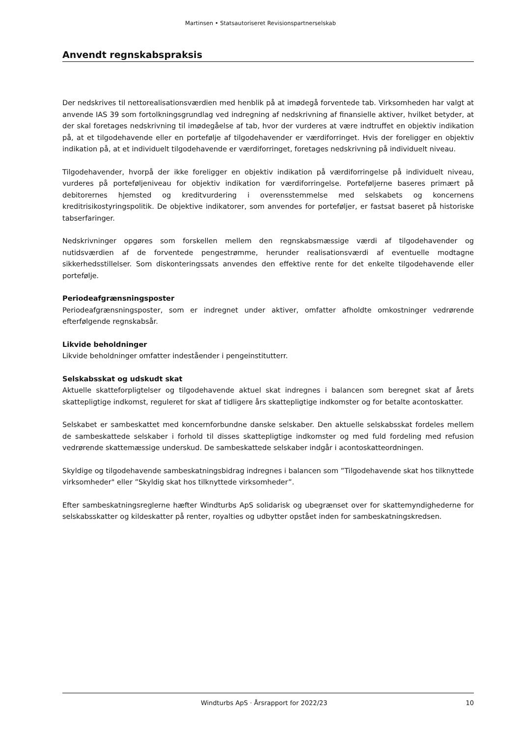Martinsen • Statsautoriseret Revisionspartnerselskab
Anvendt regnskabspraksis
Der nedskrives til nettorealisationsværdien med henblik på at imødegå forventede tab. Virksomheden har valgt at anvende IAS 39 som fortolkningsgrundlag ved indregning af nedskrivning af finansielle aktiver, hvilket betyder, at der skal foretages nedskrivning til imødegåelse af tab, hvor der vurderes at være indtruffet en objektiv indikation på, at et tilgodehavende eller en portefølje af tilgodehavender er værdiforringet. Hvis der foreligger en objektiv indikation på, at et individuelt tilgodehavende er værdiforringet, foretages nedskrivning på individuelt niveau.
Tilgodehavender, hvorpå der ikke foreligger en objektiv indikation på værdiforringelse på individuelt niveau, vurderes på porteføljeniveau for objektiv indikation for værdiforringelse. Porteføljerne baseres primært på debitorernes hjemsted og kreditvurdering i overensstemmelse med selskabets og koncernens kreditrisikostyringspolitik. De objektive indikatorer, som anvendes for porteføljer, er fastsat baseret på historiske tabserfaringer.
Nedskrivninger opgøres som forskellen mellem den regnskabsmæssige værdi af tilgodehavender og nutidsværdien af de forventede pengestrømme, herunder realisationsværdi af eventuelle modtagne sikkerhedsstillelser. Som diskonteringssats anvendes den effektive rente for det enkelte tilgodehavende eller portefølje.
Periodeafgrænsningsposter
Periodeafgrænsningsposter, som er indregnet under aktiver, omfatter afholdte omkostninger vedrørende efterfølgende regnskabsår.
Likvide beholdninger
Likvide beholdninger omfatter indeståender i pengeinstitutterr.
Selskabsskat og udskudt skat
Aktuelle skatteforpligtelser og tilgodehavende aktuel skat indregnes i balancen som beregnet skat af årets skattepligtige indkomst, reguleret for skat af tidligere års skattepligtige indkomster og for betalte acontoskatter.
Selskabet er sambeskattet med koncernforbundne danske selskaber. Den aktuelle selskabsskat fordeles mellem de sambeskattede selskaber i forhold til disses skattepligtige indkomster og med fuld fordeling med refusion vedrørende skattemæssige underskud. De sambeskattede selskaber indgår i acontoskatteordningen.
Skyldige og tilgodehavende sambeskatningsbidrag indregnes i balancen som ”Tilgodehavende skat hos tilknyttede virksomheder" eller ”Skyldig skat hos tilknyttede virksomheder”.
Efter sambeskatningsreglerne hæfter Windturbs ApS solidarisk og ubegrænset over for skattemyndighederne for selskabsskatter og kildeskatter på renter, royalties og udbytter opstået inden for sambeskatningskredsen.
Windturbs ApS · Årsrapport for 2022/23 10